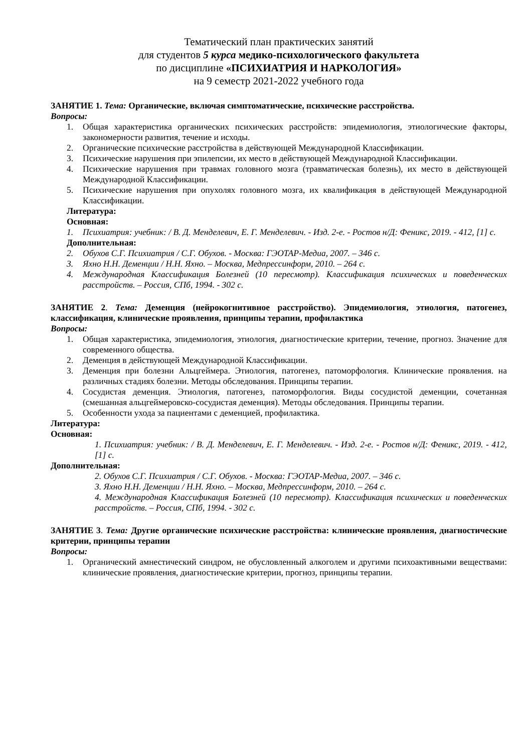Тематический план практических занятий
для студентов 5 курса медико-психологического факультета
по дисциплине «ПСИХИАТРИЯ И НАРКОЛОГИЯ»
на 9 семестр 2021-2022 учебного года
ЗАНЯТИЕ 1. Тема: Органические, включая симптоматические, психические расстройства.
Вопросы:
1. Общая характеристика органических психических расстройств: эпидемиология, этиологические факторы, закономерности развития, течение и исходы.
2. Органические психические расстройства в действующей Международной Классификации.
3. Психические нарушения при эпилепсии, их место в действующей Международной Классификации.
4. Психические нарушения при травмах головного мозга (травматическая болезнь), их место в действующей Международной Классификации.
5. Психические нарушения при опухолях головного мозга, их квалификация в действующей Международной Классификации.
Литература:
Основная:
1. Психиатрия: учебник: / В. Д. Менделевич, Е. Г. Менделевич. - Изд. 2-е. - Ростов н/Д: Феникс, 2019. - 412, [1] с.
Дополнительная:
2. Обухов С.Г. Психиатрия / С.Г. Обухов. - Москва: ГЭОТАР-Медиа, 2007. – 346 с.
3. Яхно Н.Н. Деменции / Н.Н. Яхно. – Москва, Медпрессинформ, 2010. – 264 с.
4. Международная Классификация Болезней (10 пересмотр). Классификация психических и поведенческих расстройств. – Россия, СПб, 1994. - 302 с.
ЗАНЯТИЕ 2. Тема: Деменция (нейрокогнитивное расстройство). Эпидемиология, этиология, патогенез, классификация, клинические проявления, принципы терапии, профилактика
Вопросы:
1. Общая характеристика, эпидемиология, этиология, диагностические критерии, течение, прогноз. Значение для современного общества.
2. Деменция в действующей Международной Классификации.
3. Деменция при болезни Альцгеймера. Этиология, патогенез, патоморфология. Клинические проявления. на различных стадиях болезни. Методы обследования. Принципы терапии.
4. Сосудистая деменция. Этиология, патогенез, патоморфология. Виды сосудистой деменции, сочетанная (смешанная альцгеймеровско-сосудистая деменция). Методы обследования. Принципы терапии.
5. Особенности ухода за пациентами с деменцией, профилактика.
Литература:
Основная:
1. Психиатрия: учебник: / В. Д. Менделевич, Е. Г. Менделевич. - Изд. 2-е. - Ростов н/Д: Феникс, 2019. - 412, [1] с.
Дополнительная:
2. Обухов С.Г. Психиатрия / С.Г. Обухов. - Москва: ГЭОТАР-Медиа, 2007. – 346 с.
3. Яхно Н.Н. Деменции / Н.Н. Яхно. – Москва, Медпрессинформ, 2010. – 264 с.
4. Международная Классификация Болезней (10 пересмотр). Классификация психических и поведенческих расстройств. – Россия, СПб, 1994. - 302 с.
ЗАНЯТИЕ 3. Тема: Другие органические психические расстройства: клинические проявления, диагностические критерии, принципы терапии
Вопросы:
1. Органический амнестический синдром, не обусловленный алкоголем и другими психоактивными веществами: клинические проявления, диагностические критерии, прогноз, принципы терапии.